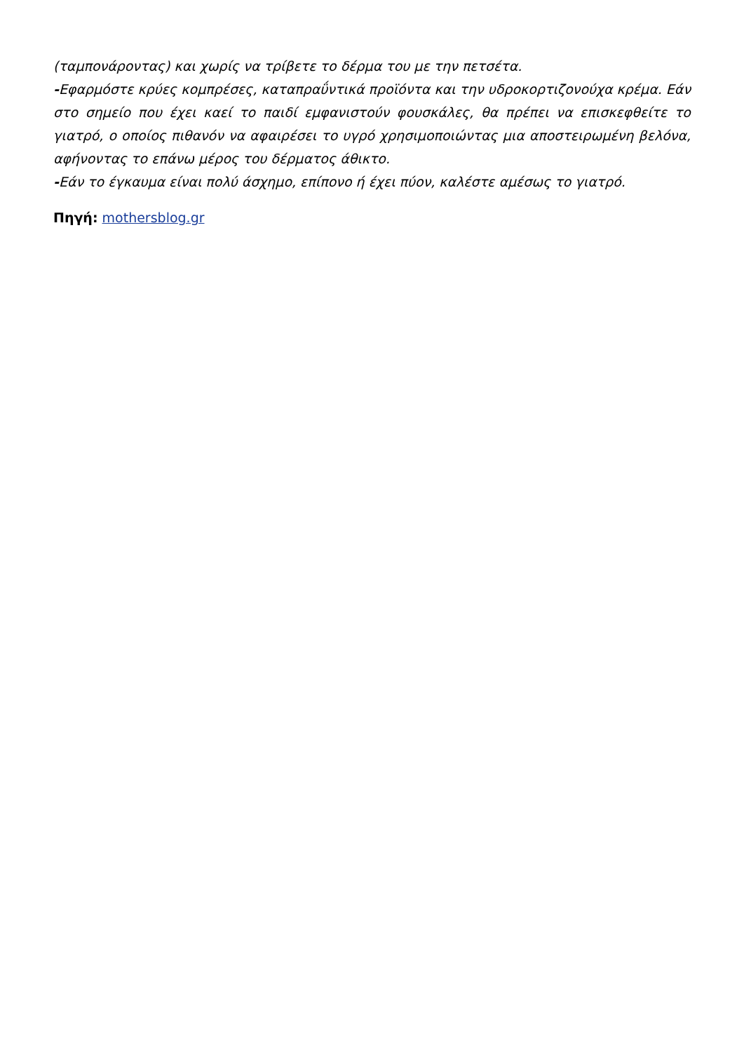(ταμπονάροντας) και χωρίς να τρίβετε το δέρμα του με την πετσέτα.
-Εφαρμόστε κρύες κομπρέσες, καταπραΰντικά προϊόντα και την υδροκορτιζονούχα κρέμα. Εάν στο σημείο που έχει καεί το παιδί εμφανιστούν φουσκάλες, θα πρέπει να επισκεφθείτε το γιατρό, ο οποίος πιθανόν να αφαιρέσει το υγρό χρησιμοποιώντας μια αποστειρωμένη βελόνα, αφήνοντας το επάνω μέρος του δέρματος άθικτο.
-Εάν το έγκαυμα είναι πολύ άσχημο, επίπονο ή έχει πύον, καλέστε αμέσως το γιατρό.
Πηγή: mothersblog.gr